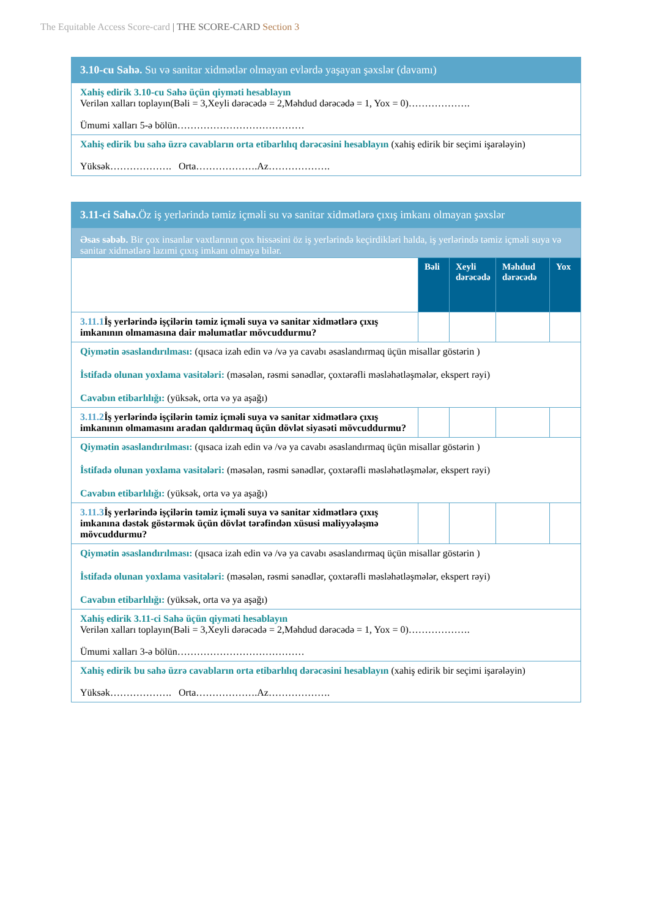The Equitable Access Score-card | THE SCORE-CARD Section 3
| 3.10-cu Sahə. Su və sanitar xidmətlər olmayan evlərdə yaşayan şəxslər (davamı) |
| Xahiş edirik 3.10-cu Sahə üçün qiyməti hesablayın Verilən xalları toplayın(Bəli = 3,Xeyli dərəcədə = 2,Məhdud dərəcədə = 1, Yox = 0)………………. Ümumi xalları 5-ə bölün………………………………… |
| Xahiş edirik bu sahə üzrə cavabların orta etibarlılıq dərəcəsini hesablayın (xahiş edirik bir seçimi işarələyin) Yüksək………………. Orta……………….Az………………. |
| 3.11-ci Sahə. Öz iş yerlərində təmiz içməli su və sanitar xidmətlərə çıxış imkanı olmayan şəxslər | | | | |
| Əsas səbəb. Bir çox insanlar vaxtlarının çox hissəsini öz iş yerlərində keçirdikləri halda, iş yerlərində təmiz içməli suya və sanitar xidmətlərə lazımi çıxış imkanı olmaya bilər. | | | | |
| | Bəli | Xeyli dərəcədə | Məhdud dərəcədə | Yox |
| 3.11.1 İş yerlərində işçilərin təmiz içməli suya və sanitar xidmətlərə çıxış imkanının olmamasına dair məlumatlar mövcuddurmu? | | | | |
| Qiymətin əsaslandırılması: (qısaca izah edin və /və ya cavabı əsaslandırmaq üçün misallar göstərin ) İstifadə olunan yoxlama vasitələri: (məsələn, rəsmi sənədlər, çoxtərəfli məsləhətləşmələr, ekspert rəyi) Cavabın etibarlılığı: (yüksək, orta və ya aşağı) | | | | |
| 3.11.2 İş yerlərində işçilərin təmiz içməli suya və sanitar xidmətlərə çıxış imkanının olmamasını aradan qaldırmaq üçün dövlət siyasəti mövcuddurmu? | | | | |
| Qiymətin əsaslandırılması: (qısaca izah edin və /və ya cavabı əsaslandırmaq üçün misallar göstərin ) İstifadə olunan yoxlama vasitələri: (məsələn, rəsmi sənədlər, çoxtərəfli məsləhətləşmələr, ekspert rəyi) Cavabın etibarlılığı: (yüksək, orta və ya aşağı) | | | | |
| 3.11.3 İş yerlərində işçilərin təmiz içməli suya və sanitar xidmətlərə çıxış imkanına dəstək göstərmək üçün dövlət tərəfindən xüsusi maliyyələşmə mövcuddurmu? | | | | |
| Qiymətin əsaslandırılması: (qısaca izah edin və /və ya cavabı əsaslandırmaq üçün misallar göstərin ) İstifadə olunan yoxlama vasitələri: (məsələn, rəsmi sənədlər, çoxtərəfli məsləhətləşmələr, ekspert rəyi) Cavabın etibarlılığı: (yüksək, orta və ya aşağı) | | | | |
| Xahiş edirik 3.11-ci Sahə üçün qiyməti hesablayın Verilən xalları toplayın(Bəli = 3,Xeyli dərəcədə = 2,Məhdud dərəcədə = 1, Yox = 0)………………. Ümumi xalları 3-ə bölün………………………………… | | | | |
| Xahiş edirik bu sahə üzrə cavabların orta etibarlılıq dərəcəsini hesablayın (xahiş edirik bir seçimi işarələyin) Yüksək………………. Orta……………….Az………………. | | | | |